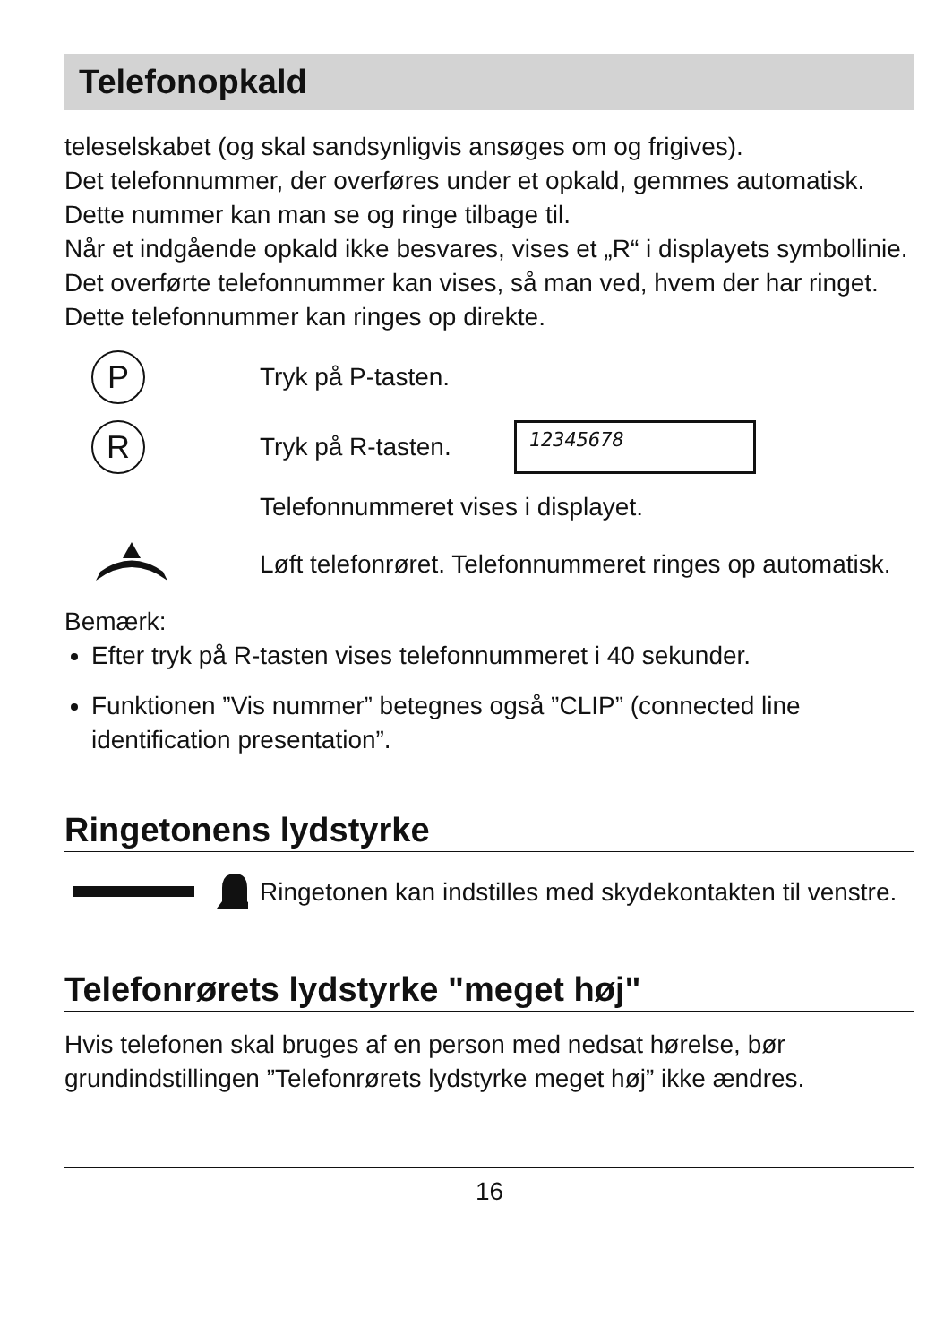Telefonopkald
teleselskabet (og skal sandsynligvis ansøges om og frigives).
Det telefonnummer, der overføres under et opkald, gemmes automatisk. Dette nummer kan man se og ringe tilbage til.
Når et indgående opkald ikke besvares, vises et „R“ i displayets symbollinie. Det overførte telefonnummer kan vises, så man ved, hvem der har ringet. Dette telefonnummer kan ringes op direkte.
P
Tryk på P-tasten.
R
Tryk på R-tasten.
12345678
Telefonnummeret vises i displayet.
Løft telefonrøret. Telefonnummeret ringes op automatisk.
Bemærk:
Efter tryk på R-tasten vises telefonnummeret i 40 sekunder.
Funktionen ”Vis nummer” betegnes også ”CLIP” (connected line identification presentation”.
Ringetonens lydstyrke
Ringetonen kan indstilles med skydekontakten til venstre.
Telefonrørets lydstyrke "meget høj"
Hvis telefonen skal bruges af en person med nedsat hørelse, bør grundindstillingen ”Telefonrørets lydstyrke meget høj” ikke ændres.
16